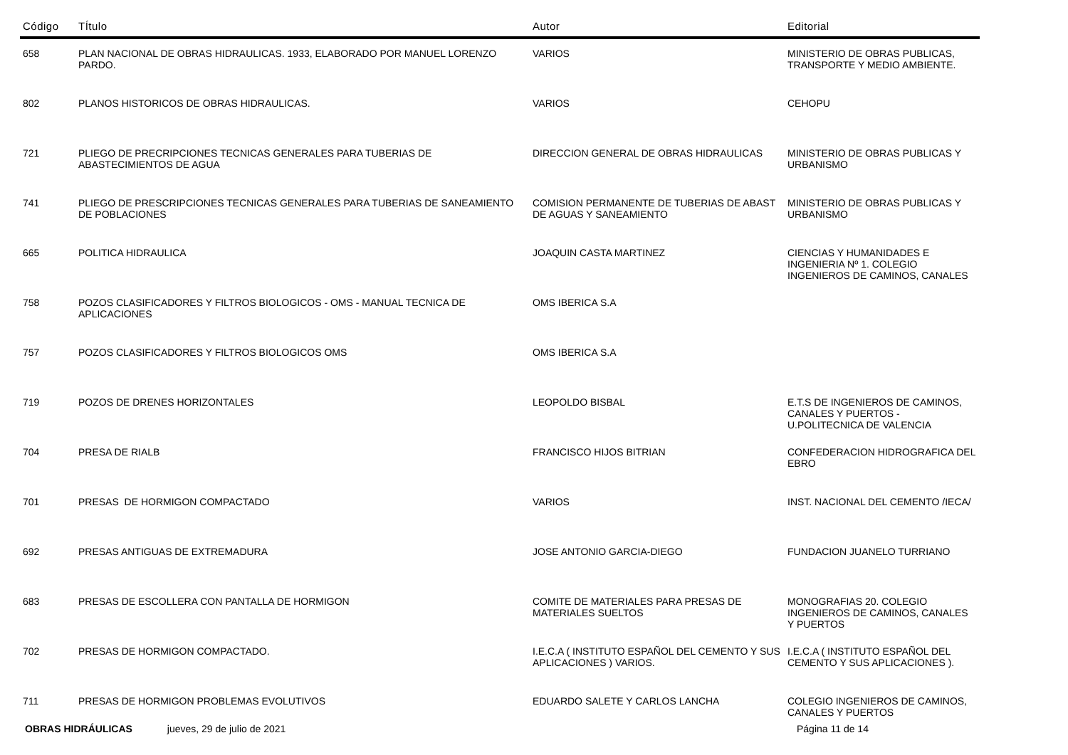| Código | TÍtulo | Autor | Editorial |
| --- | --- | --- | --- |
| 658 | PLAN NACIONAL DE OBRAS HIDRAULICAS. 1933, ELABORADO POR MANUEL LORENZO PARDO. | VARIOS | MINISTERIO DE OBRAS PUBLICAS, TRANSPORTE Y MEDIO AMBIENTE. |
| 802 | PLANOS HISTORICOS DE OBRAS HIDRAULICAS. | VARIOS | CEHOPU |
| 721 | PLIEGO DE PRECRIPCIONES TECNICAS GENERALES PARA TUBERIAS DE ABASTECIMIENTOS DE AGUA | DIRECCION GENERAL DE OBRAS HIDRAULICAS | MINISTERIO DE OBRAS PUBLICAS Y URBANISMO |
| 741 | PLIEGO DE PRESCRIPCIONES TECNICAS GENERALES PARA TUBERIAS DE SANEAMIENTO DE POBLACIONES | COMISION PERMANENTE DE TUBERIAS DE ABAST DE AGUAS Y SANEAMIENTO | MINISTERIO DE OBRAS PUBLICAS Y URBANISMO |
| 665 | POLITICA HIDRAULICA | JOAQUIN CASTA MARTINEZ | CIENCIAS Y HUMANIDADES E INGENIERIA Nº 1. COLEGIO INGENIEROS DE CAMINOS, CANALES |
| 758 | POZOS CLASIFICADORES Y FILTROS BIOLOGICOS - OMS - MANUAL TECNICA DE APLICACIONES | OMS IBERICA S.A | |
| 757 | POZOS CLASIFICADORES Y FILTROS BIOLOGICOS OMS | OMS IBERICA S.A | |
| 719 | POZOS DE DRENES HORIZONTALES | LEOPOLDO BISBAL | E.T.S DE INGENIEROS DE CAMINOS, CANALES Y PUERTOS - U.POLITECNICA DE VALENCIA |
| 704 | PRESA DE RIALB | FRANCISCO HIJOS BITRIAN | CONFEDERACION HIDROGRAFICA DEL EBRO |
| 701 | PRESAS DE HORMIGON COMPACTADO | VARIOS | INST. NACIONAL DEL CEMENTO /IECA/ |
| 692 | PRESAS ANTIGUAS DE EXTREMADURA | JOSE ANTONIO GARCIA-DIEGO | FUNDACION JUANELO TURRIANO |
| 683 | PRESAS DE ESCOLLERA CON PANTALLA DE HORMIGON | COMITE DE MATERIALES PARA PRESAS DE MATERIALES SUELTOS | MONOGRAFIAS 20. COLEGIO INGENIEROS DE CAMINOS, CANALES Y PUERTOS |
| 702 | PRESAS DE HORMIGON COMPACTADO. | I.E.C.A ( INSTITUTO ESPAÑOL DEL CEMENTO Y SUS APLICACIONES ) VARIOS. | I.E.C.A ( INSTITUTO ESPAÑOL DEL CEMENTO Y SUS APLICACIONES ). |
| 711 | PRESAS DE HORMIGON PROBLEMAS EVOLUTIVOS | EDUARDO SALETE Y CARLOS LANCHA | COLEGIO INGENIEROS DE CAMINOS, CANALES Y PUERTOS |
OBRAS HIDRÁULICAS jueves, 29 de julio de 2021 Página 11 de 14